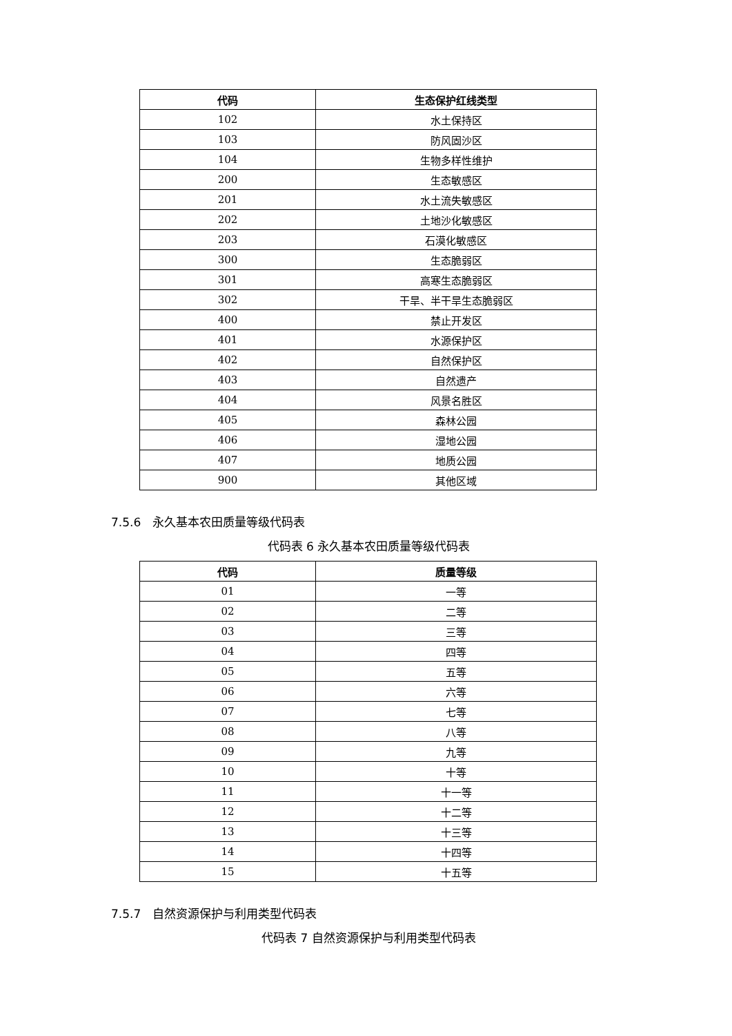| 代码 | 生态保护红线类型 |
| --- | --- |
| 102 | 水土保持区 |
| 103 | 防风固沙区 |
| 104 | 生物多样性维护 |
| 200 | 生态敏感区 |
| 201 | 水土流失敏感区 |
| 202 | 土地沙化敏感区 |
| 203 | 石漠化敏感区 |
| 300 | 生态脆弱区 |
| 301 | 高寒生态脆弱区 |
| 302 | 干旱、半干旱生态脆弱区 |
| 400 | 禁止开发区 |
| 401 | 水源保护区 |
| 402 | 自然保护区 |
| 403 | 自然遗产 |
| 404 | 风景名胜区 |
| 405 | 森林公园 |
| 406 | 湿地公园 |
| 407 | 地质公园 |
| 900 | 其他区域 |
7.5.6　永久基本农田质量等级代码表
代码表 6 永久基本农田质量等级代码表
| 代码 | 质量等级 |
| --- | --- |
| 01 | 一等 |
| 02 | 二等 |
| 03 | 三等 |
| 04 | 四等 |
| 05 | 五等 |
| 06 | 六等 |
| 07 | 七等 |
| 08 | 八等 |
| 09 | 九等 |
| 10 | 十等 |
| 11 | 十一等 |
| 12 | 十二等 |
| 13 | 十三等 |
| 14 | 十四等 |
| 15 | 十五等 |
7.5.7　自然资源保护与利用类型代码表
代码表 7 自然资源保护与利用类型代码表